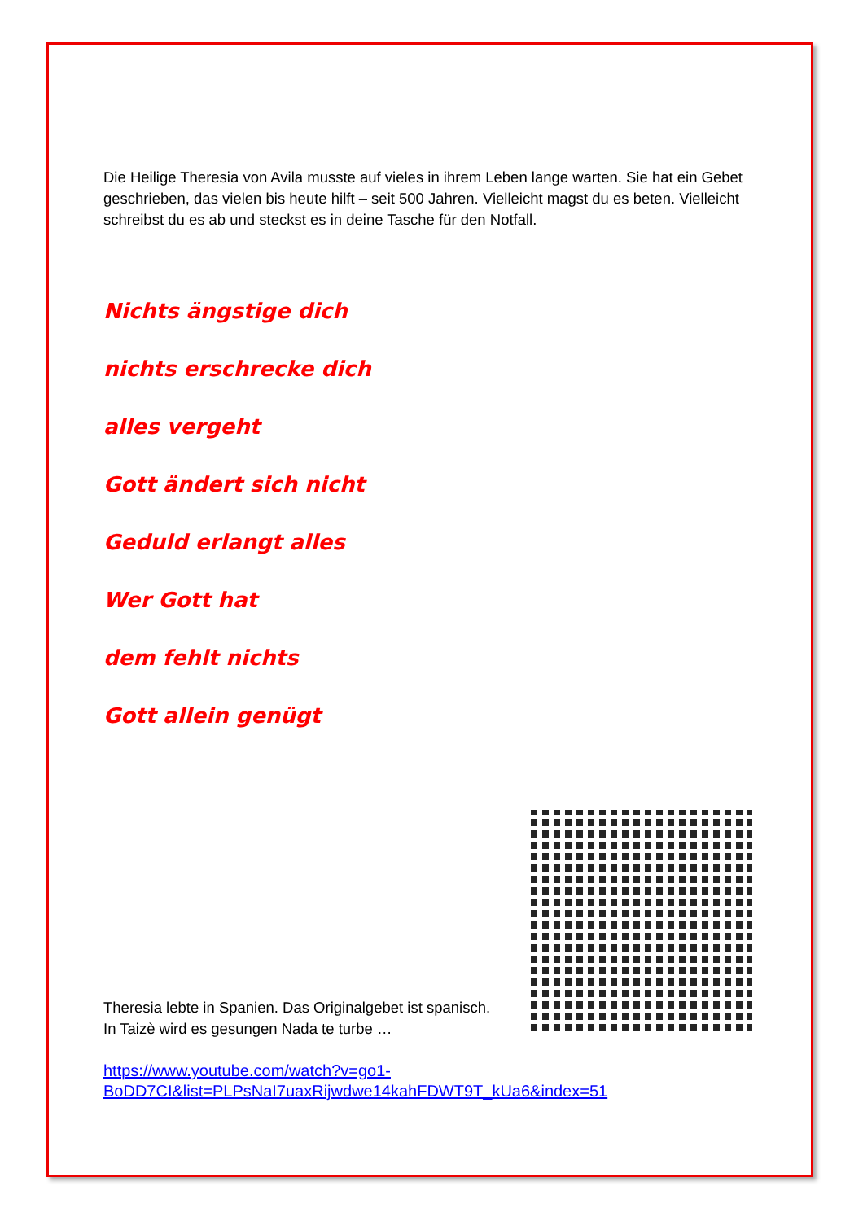Die Heilige Theresia von Avila musste auf vieles in ihrem Leben lange warten. Sie hat ein Gebet geschrieben, das vielen bis heute hilft – seit 500 Jahren. Vielleicht magst du es beten. Vielleicht schreibst du es ab und steckst es in deine Tasche für den Notfall.
Nichts ängstige dich
nichts erschrecke dich
alles vergeht
Gott ändert sich nicht
Geduld erlangt alles
Wer Gott hat
dem fehlt nichts
Gott allein genügt
Theresia lebte in Spanien. Das Originalgebet ist spanisch. In Taizè wird es gesungen Nada te turbe …
https://www.youtube.com/watch?v=go1-
BoDD7CI&list=PLPsNaI7uaxRijwdwe14kahFDWT9T_kUa6&index=51